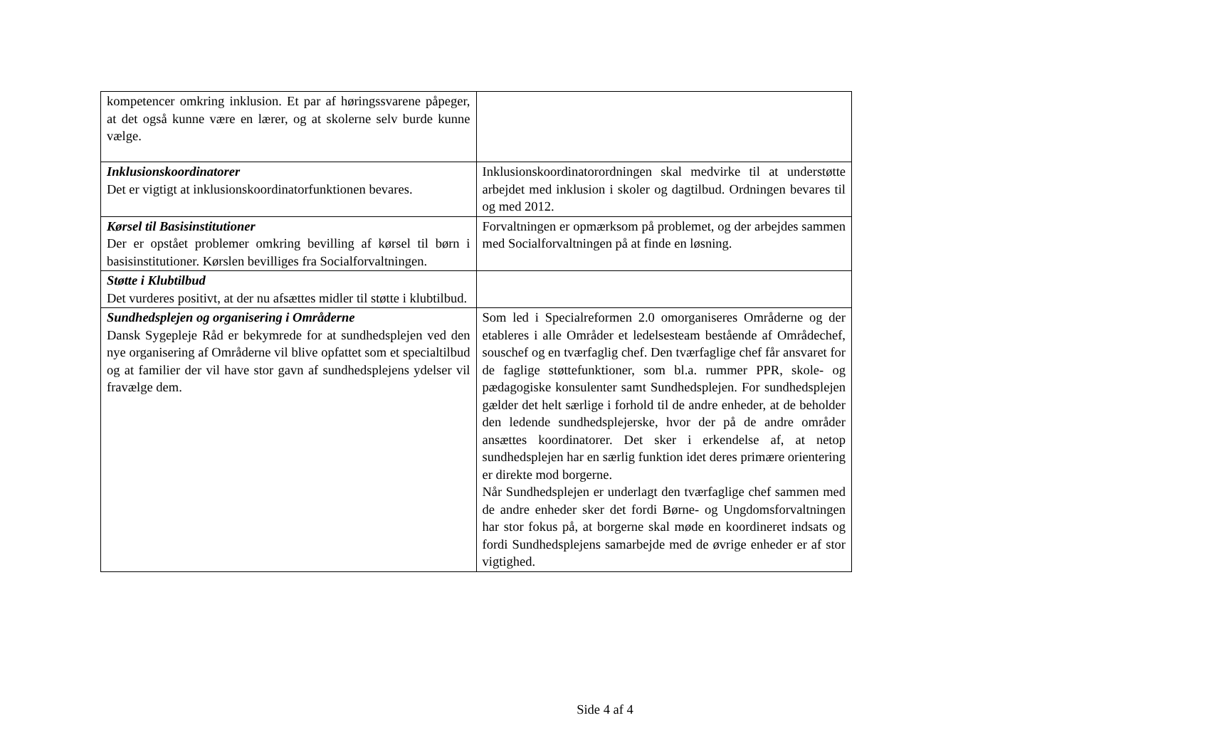| kompetencer omkring inklusion. Et par af høringssvarene påpeger, at det også kunne være en lærer, og at skolerne selv burde kunne vælge. | |
| Inklusionskoordinatorer Det er vigtigt at inklusionskoordinatorfunktionen bevares. | Inklusionskoordinatorordningen skal medvirke til at understøtte arbejdet med inklusion i skoler og dagtilbud. Ordningen bevares til og med 2012. |
| Kørsel til Basisinstitutioner Der er opstået problemer omkring bevilling af kørsel til børn i basisinstitutioner. Kørslen bevilliges fra Socialforvaltningen. | Forvaltningen er opmærksom på problemet, og der arbejdes sammen med Socialforvaltningen på at finde en løsning. |
| Støtte i Klubtilbud Det vurderes positivt, at der nu afsættes midler til støtte i klubtilbud. | |
| Sundhedsplejen og organisering i Områderne Dansk Sygepleje Råd er bekymrede for at sundhedsplejen ved den nye organisering af Områderne vil blive opfattet som et specialtilbud og at familier der vil have stor gavn af sundhedsplejens ydelser vil fravælge dem. | Som led i Specialreformen 2.0 omorganiseres Områderne og der etableres i alle Områder et ledelsesteam bestående af Områdechef, souschef og en tværfaglig chef. Den tværfaglige chef får ansvaret for de faglige støttefunktioner, som bl.a. rummer PPR, skole- og pædagogiske konsulenter samt Sundhedsplejen. For sundhedsplejen gælder det helt særlige i forhold til de andre enheder, at de beholder den ledende sundhedsplejerske, hvor der på de andre områder ansættes koordinatorer. Det sker i erkendelse af, at netop sundhedsplejen har en særlig funktion idet deres primære orientering er direkte mod borgerne. Når Sundhedsplejen er underlagt den tværfaglige chef sammen med de andre enheder sker det fordi Børne- og Ungdomsforvaltningen har stor fokus på, at borgerne skal møde en koordineret indsats og fordi Sundhedsplejens samarbejde med de øvrige enheder er af stor vigtighed. |
Side 4 af 4